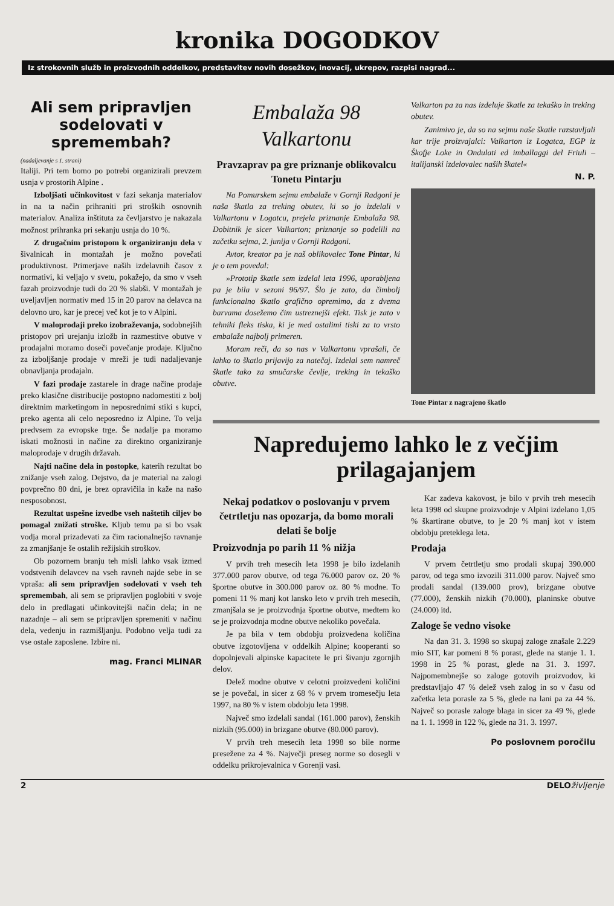kronika DOGODKOV
Iz strokovnih služb in proizvodnih oddelkov, predstavitev novih dosežkov, inovacij, ukrepov, razpisi nagrad...
Ali sem pripravljen sodelovati v spremembah?
(nadaljevanje s 1. strani)
Italiji. Pri tem bomo po potrebi organizirali prevzem usnja v prostorih Alpine .
Izboljšati učinkovitost v fazi sekanja materialov in na ta način prihraniti pri stroških osnovnih materialov. Analiza inštituta za čevljarstvo je nakazala možnost prihranka pri sekanju usnja do 10 %.
Z drugačnim pristopom k organiziranju dela v šivalnicah in montažah je možno povečati produktivnost. Primerjave naših izdelavnih časov z normativi, ki veljajo v svetu, pokažejo, da smo v vseh fazah proizvodnje tudi do 20 % slabši. V montažah je uveljavljen normativ med 15 in 20 parov na delavca na delovno uro, kar je precej več kot je to v Alpini.
V maloprodaji preko izobraževanja, sodobnejših pristopov pri urejanju izložb in razmestitve obutve v prodajalni moramo doseči povečanje prodaje. Ključno za izboljšanje prodaje v mreži je tudi nadaljevanje obnavljanja prodajaln.
V fazi prodaje zastarele in drage načine prodaje preko klasične distribucije postopno nadomestiti z bolj direktnim marketingom in neposrednimi stiki s kupci, preko agenta ali celo neposredno iz Alpine. To velja predvsem za evropske trge. Še nadalje pa moramo iskati možnosti in načine za direktno organiziranje maloprodaje v drugih državah.
Najti načine dela in postopke, katerih rezultat bo znižanje vseh zalog. Dejstvo, da je material na zalogi povprečno 80 dni, je brez opravičila in kaže na našo nesposobnost.
Rezultat uspešne izvedbe vseh naštetih ciljev bo pomagal znižati stroške. Kljub temu pa si bo vsak vodja moral prizadevati za čim racionalnejšo ravnanje za zmanjšanje še ostalih režijskih stroškov.
Ob pozornem branju teh misli lahko vsak izmed vodstvenih delavcev na vseh ravneh najde sebe in se vpraša: ali sem pripravljen sodelovati v vseh teh spremembah, ali sem se pripravljen poglobiti v svoje delo in predlagati učinkovitejši način dela; in ne nazadnje – ali sem se pripravljen spremeniti v načinu dela, vedenju in razmišljanju. Podobno velja tudi za vse ostale zaposlene. Izbire ni.
mag. Franci MLINAR
Embalaža 98 Valkartonu
Pravzaprav pa gre priznanje oblikovalcu Tonetu Pintarju
Na Pomurskem sejmu embalaže v Gornji Radgoni je naša škatla za treking obutev, ki so jo izdelali v Valkartonu v Logatcu, prejela priznanje Embalaža 98. Dobitnik je sicer Valkarton; priznanje so podelili na začetku sejma, 2. junija v Gornji Radgoni.
Avtor, kreator pa je naš oblikovalec Tone Pintar, ki je o tem povedal:
»Prototip škatle sem izdelal leta 1996, uporabljena pa je bila v sezoni 96/97. Šlo je zato, da čimbolj funkcionalno škatlo grafično opremimo, da z dvema barvama dosežemo čim ustreznejši efekt. Tisk je zato v tehniki fleks tiska, ki je med ostalimi tiski za to vrsto embalaže najbolj primeren.
Moram reči, da so nas v Valkartonu vprašali, če lahko to škatlo prijavijo za natečaj. Izdelal sem namreč škatle tako za smučarske čevlje, treking in tekaško obutve.
Valkarton pa za nas izdeluje škatle za tekaško in treking obutev.
Zanimivo je, da so na sejmu naše škatle razstavljali kar trije proizvajalci: Valkarton iz Logatca, EGP iz Škofje Loke in Ondulati ed imballaggi del Friuli – italijanski izdelovalec naših škatel«
N. P.
Tone Pintar z nagrajeno škatlo
Napredujemo lahko le z večjim prilagajanjem
Nekaj podatkov o poslovanju v prvem četrtletju nas opozarja, da bomo morali delati še bolje
Proizvodnja po parih 11 % nižja
V prvih treh mesecih leta 1998 je bilo izdelanih 377.000 parov obutve, od tega 76.000 parov oz. 20 % športne obutve in 300.000 parov oz. 80 % modne. To pomeni 11 % manj kot lansko leto v prvih treh mesecih, zmanjšala se je proizvodnja športne obutve, medtem ko se je proizvodnja modne obutve nekoliko povečala.
Je pa bila v tem obdobju proizvedena količina obutve izgotovljena v oddelkih Alpine; kooperanti so dopolnjevali alpinske kapacitete le pri šivanju zgornjih delov.
Delež modne obutve v celotni proizvedeni količini se je povečal, in sicer z 68 % v prvem tromesečju leta 1997, na 80 % v istem obdobju leta 1998.
Največ smo izdelali sandal (161.000 parov), ženskih nizkih (95.000) in brizgane obutve (80.000 parov).
V prvih treh mesecih leta 1998 so bile norme presežene za 4 %. Največji preseg norme so dosegli v oddelku prikrojevalnica v Gorenji vasi.
Kar zadeva kakovost, je bilo v prvih treh mesecih leta 1998 od skupne proizvodnje v Alpini izdelano 1,05 % škartirane obutve, to je 20 % manj kot v istem obdobju preteklega leta.
Prodaja
V prvem četrtletju smo prodali skupaj 390.000 parov, od tega smo izvozili 311.000 parov. Največ smo prodali sandal (139.000 prov), brizgane obutve (77.000), ženskih nizkih (70.000), planinske obutve (24.000) itd.
Zaloge še vedno visoke
Na dan 31. 3. 1998 so skupaj zaloge znašale 2.229 mio SIT, kar pomeni 8 % porast, glede na stanje 1. 1. 1998 in 25 % porast, glede na 31. 3. 1997. Najpomembnejše so zaloge gotovih proizvodov, ki predstavljajo 47 % delež vseh zalog in so v času od začetka leta porasle za 5 %, glede na lani pa za 44 %. Največ so porasle zaloge blaga in sicer za 49 %, glede na 1. 1. 1998 in 122 %, glede na 31. 3. 1997.
Po poslovnem poročilu
2 DELOživljenje